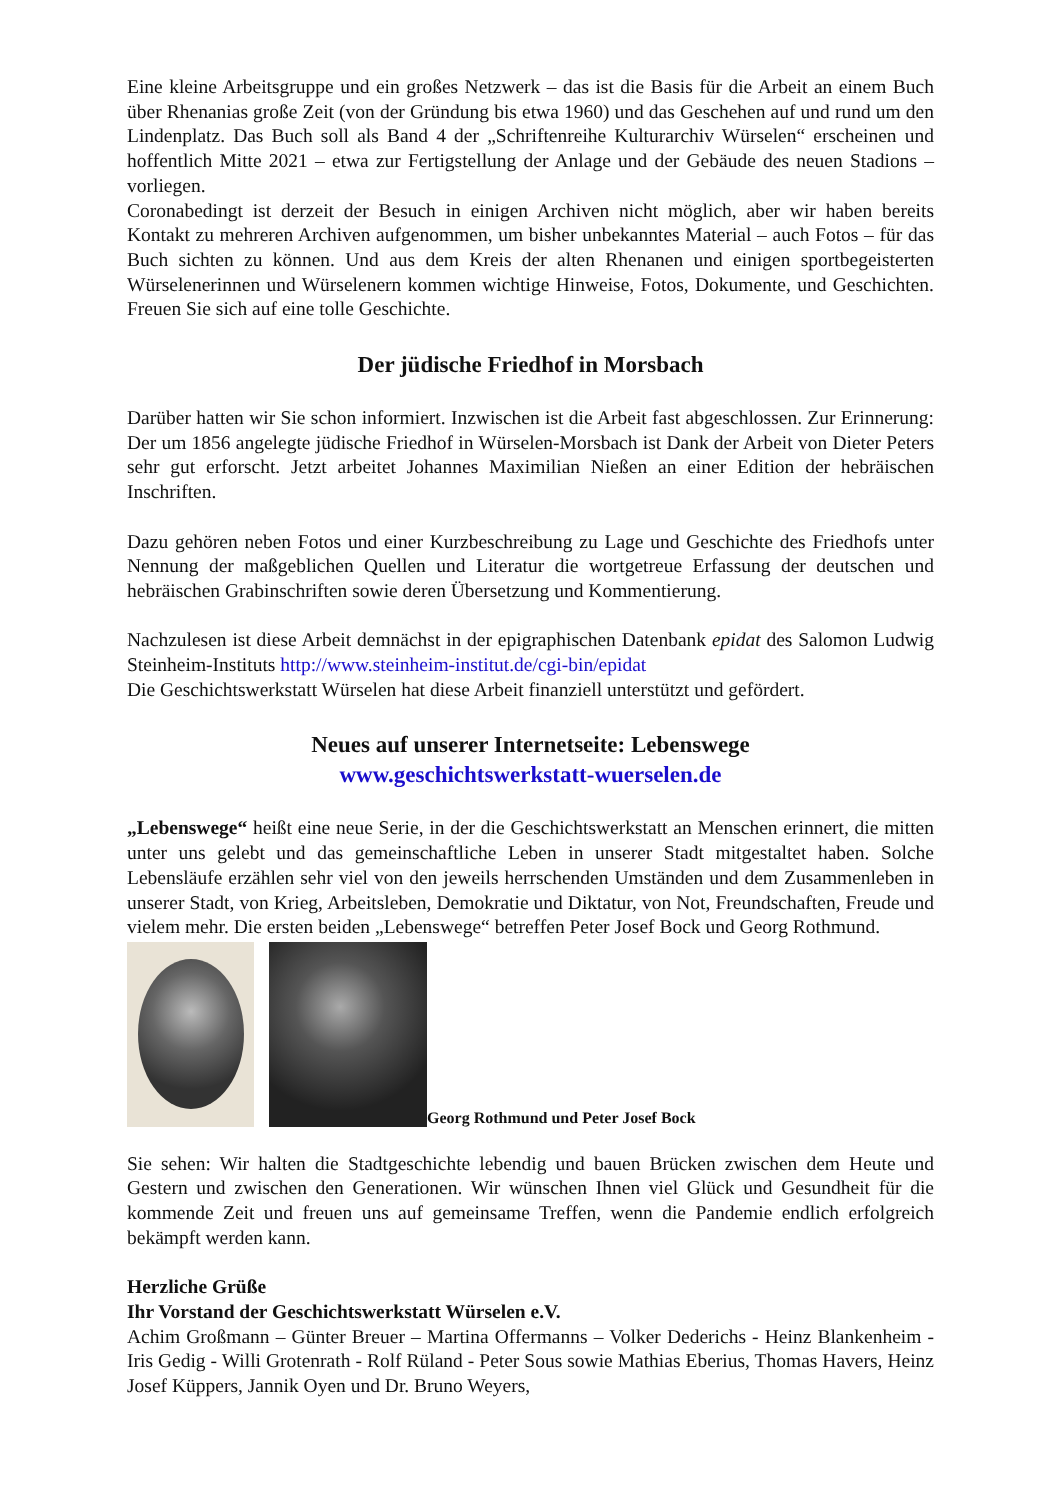Eine kleine Arbeitsgruppe und ein großes Netzwerk – das ist die Basis für die Arbeit an einem Buch über Rhenanias große Zeit (von der Gründung bis etwa 1960) und das Geschehen auf und rund um den Lindenplatz. Das Buch soll als Band 4 der „Schriftenreihe Kulturarchiv Würselen“ erscheinen und hoffentlich Mitte 2021 – etwa zur Fertigstellung der Anlage und der Gebäude des neuen Stadions – vorliegen.
Coronabedingt ist derzeit der Besuch in einigen Archiven nicht möglich, aber wir haben bereits Kontakt zu mehreren Archiven aufgenommen, um bisher unbekanntes Material – auch Fotos – für das Buch sichten zu können. Und aus dem Kreis der alten Rhenanen und einigen sportbegeisterten Würselenerinnen und Würselenern kommen wichtige Hinweise, Fotos, Dokumente, und Geschichten. Freuen Sie sich auf eine tolle Geschichte.
Der jüdische Friedhof in Morsbach
Darüber hatten wir Sie schon informiert. Inzwischen ist die Arbeit fast abgeschlossen. Zur Erinnerung: Der um 1856 angelegte jüdische Friedhof in Würselen-Morsbach ist Dank der Arbeit von Dieter Peters sehr gut erforscht. Jetzt arbeitet Johannes Maximilian Nießen an einer Edition der hebräischen Inschriften.
Dazu gehören neben Fotos und einer Kurzbeschreibung zu Lage und Geschichte des Friedhofs unter Nennung der maßgeblichen Quellen und Literatur die wortgetreue Erfassung der deutschen und hebräischen Grabinschriften sowie deren Übersetzung und Kommentierung.
Nachzulesen ist diese Arbeit demnächst in der epigraphischen Datenbank epidat des Salomon Ludwig Steinheim-Instituts http://www.steinheim-institut.de/cgi-bin/epidat
Die Geschichtswerkstatt Würselen hat diese Arbeit finanziell unterstützt und gefördert.
Neues auf unserer Internetseite: Lebenswege
www.geschichtswerkstatt-wuerselen.de
„Lebenswege“ heißt eine neue Serie, in der die Geschichtswerkstatt an Menschen erinnert, die mitten unter uns gelebt und das gemeinschaftliche Leben in unserer Stadt mitgestaltet haben. Solche Lebensläufe erzählen sehr viel von den jeweils herrschenden Umständen und dem Zusammenleben in unserer Stadt, von Krieg, Arbeitsleben, Demokratie und Diktatur, von Not, Freundschaften, Freude und vielem mehr. Die ersten beiden „Lebenswege“ betreffen Peter Josef Bock und Georg Rothmund.
Georg Rothmund und Peter Josef Bock
Sie sehen: Wir halten die Stadtgeschichte lebendig und bauen Brücken zwischen dem Heute und Gestern und zwischen den Generationen. Wir wünschen Ihnen viel Glück und Gesundheit für die kommende Zeit und freuen uns auf gemeinsame Treffen, wenn die Pandemie endlich erfolgreich bekämpft werden kann.
Herzliche Grüße
Ihr Vorstand der Geschichtswerkstatt Würselen e.V.
Achim Großmann – Günter Breuer – Martina Offermanns – Volker Dederichs - Heinz Blankenheim - Iris Gedig - Willi Grotenrath - Rolf Rüland - Peter Sous sowie Mathias Eberius, Thomas Havers, Heinz Josef Küppers, Jannik Oyen und Dr. Bruno Weyers,